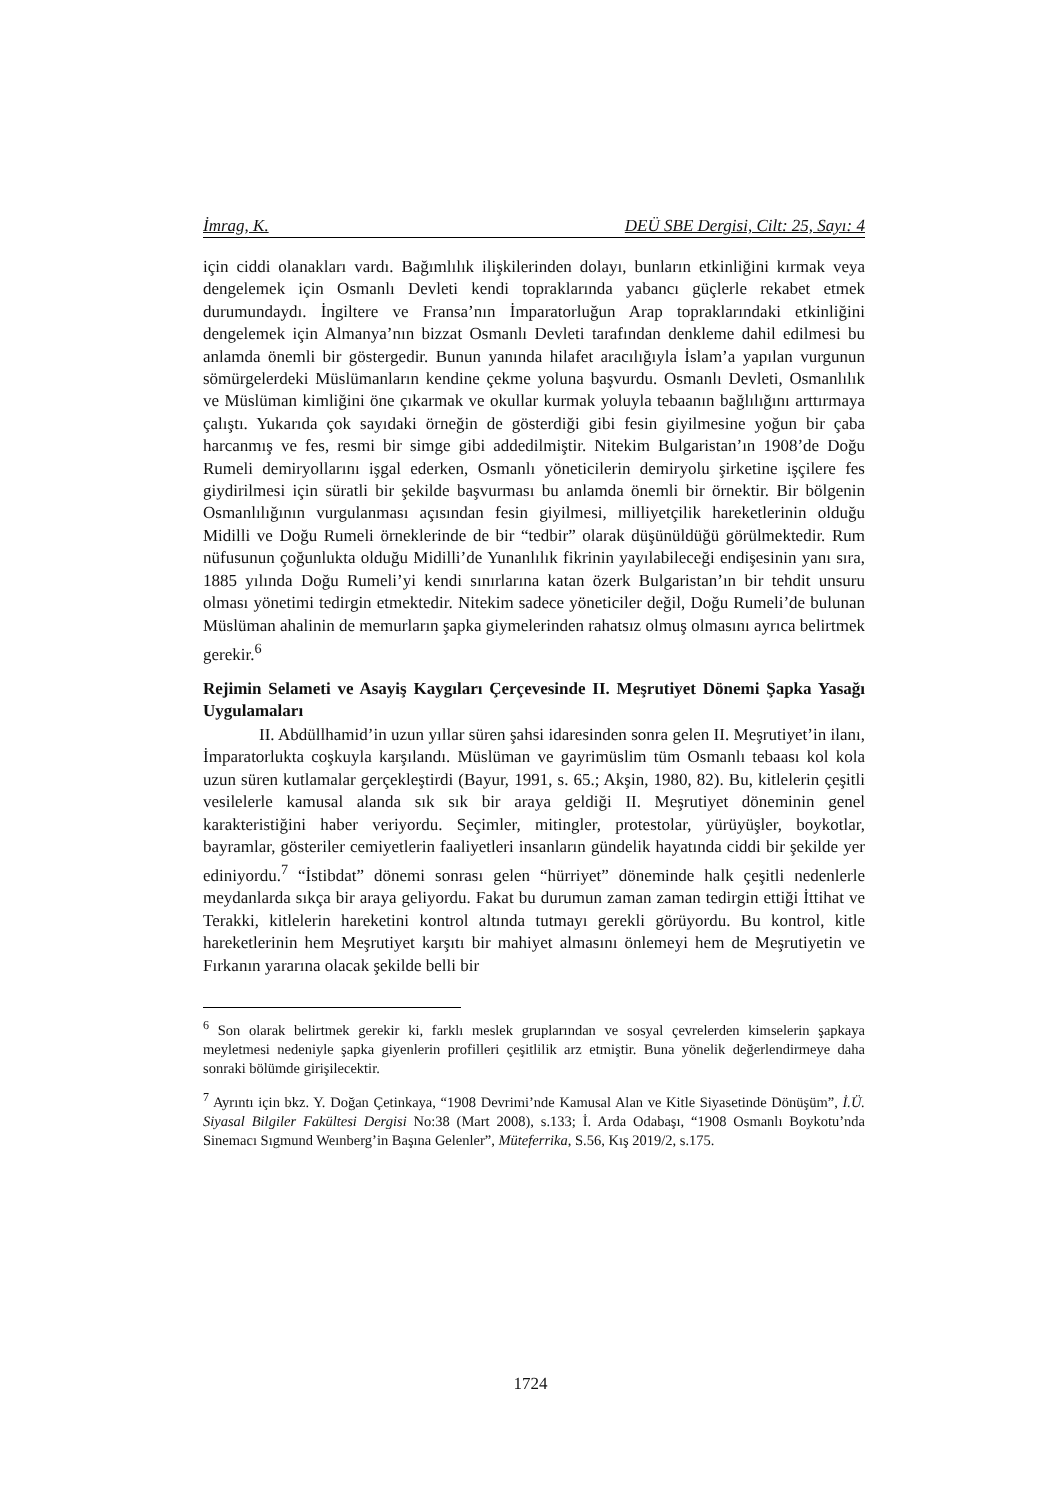İmrag, K. DEÜ SBE Dergisi, Cilt: 25, Sayı: 4
için ciddi olanakları vardı. Bağımlılık ilişkilerinden dolayı, bunların etkinliğini kırmak veya dengelemek için Osmanlı Devleti kendi topraklarında yabancı güçlerle rekabet etmek durumundaydı. İngiltere ve Fransa’nın İmparatorluğun Arap topraklarındaki etkinliğini dengelemek için Almanya’nın bizzat Osmanlı Devleti tarafından denkleme dahil edilmesi bu anlamda önemli bir göstergedir. Bunun yanında hilafet aracılığıyla İslam’a yapılan vurgunun sömürgelerdeki Müslümanların kendine çekme yoluna başvurdu. Osmanlı Devleti, Osmanlılık ve Müslüman kimliğini öne çıkarmak ve okullar kurmak yoluyla tebaanın bağlılığını arttırmaya çalıştı. Yukarıda çok sayıdaki örneğin de gösterdiği gibi fesin giyilmesine yoğun bir çaba harcanmış ve fes, resmi bir simge gibi addedilmiştir. Nitekim Bulgaristan’ın 1908’de Doğu Rumeli demiryollarını işgal ederken, Osmanlı yöneticilerin demiryolu şirketine işçilere fes giydirilmesi için süratli bir şekilde başvurması bu anlamda önemli bir örnektir. Bir bölgenin Osmanlılığının vurgulanması açısından fesin giyilmesi, milliyetçilik hareketlerinin olduğu Midilli ve Doğu Rumeli örneklerinde de bir “tedbir” olarak düşünüldüğü görülmektedir. Rum nüfusunun çoğunlukta olduğu Midilli’de Yunanlılık fikrinin yayılabileceği endişesinin yanı sıra, 1885 yılında Doğu Rumeli’yi kendi sınırlarına katan özerk Bulgaristan’ın bir tehdit unsuru olması yönetimi tedirgin etmektedir. Nitekim sadece yöneticiler değil, Doğu Rumeli’de bulunan Müslüman ahalinin de memurların şapka giymelerinden rahatsız olmuş olmasını ayrıca belirtmek gerekir.<sup>6</sup>
Rejimin Selameti ve Asayiş Kaygıları Çerçevesinde II. Meşrutiyet Dönemi Şapka Yasağı Uygulamaları
II. Abdüllhamid’in uzun yıllar süren şahsi idaresinden sonra gelen II. Meşrutiyet’in ilanı, İmparatorlukta coşkuyla karşılandı. Müslüman ve gayrimüslim tüm Osmanlı tebaası kol kola uzun süren kutlamalar gerçekleştirdi (Bayur, 1991, s. 65.; Akşin, 1980, 82). Bu, kitlelerin çeşitli vesilelerle kamusal alanda sık sık bir araya geldiği II. Meşrutiyet döneminin genel karakteristiğini haber veriyordu. Seçimler, mitingler, protestolar, yürüyüşler, boykotlar, bayramlar, gösteriler cemiyetlerin faaliyetleri insanların gündelik hayatında ciddi bir şekilde yer ediniyordu.<sup>7</sup> “İstibdat” dönemi sonrası gelen “hürriyet” döneminde halk çeşitli nedenlerle meydanlarda sıkça bir araya geliyordu. Fakat bu durumun zaman zaman tedirgin ettiği İttihat ve Terakki, kitlelerin hareketini kontrol altında tutmayı gerekli görüyordu. Bu kontrol, kitle hareketlerinin hem Meşrutiyet karşıtı bir mahiyet almasını önlemeyi hem de Meşrutiyetin ve Fırkanın yararına olacak şekilde belli bir
<sup>6</sup> Son olarak belirtmek gerekir ki, farklı meslek gruplarından ve sosyal çevrelerden kimselerin şapkaya meyletmesi nedeniyle şapka giyenlerin profilleri çeşitlilik arz etmiştir. Buna yönelik değerlendirmeye daha sonraki bölümde girişilecektir.
<sup>7</sup> Ayrıntı için bkz. Y. Doğan Çetinkaya, “1908 Devrimi’nde Kamusal Alan ve Kitle Siyasetinde Dönüşüm”, İ.Ü. Siyasal Bilgiler Fakültesi Dergisi No:38 (Mart 2008), s.133; İ. Arda Odabaşı, “1908 Osmanlı Boykotu’nda Sinemacı Sıgmund Weınberg’in Başına Gelenler”, Müteferrika, S.56, Kış 2019/2, s.175.
1724